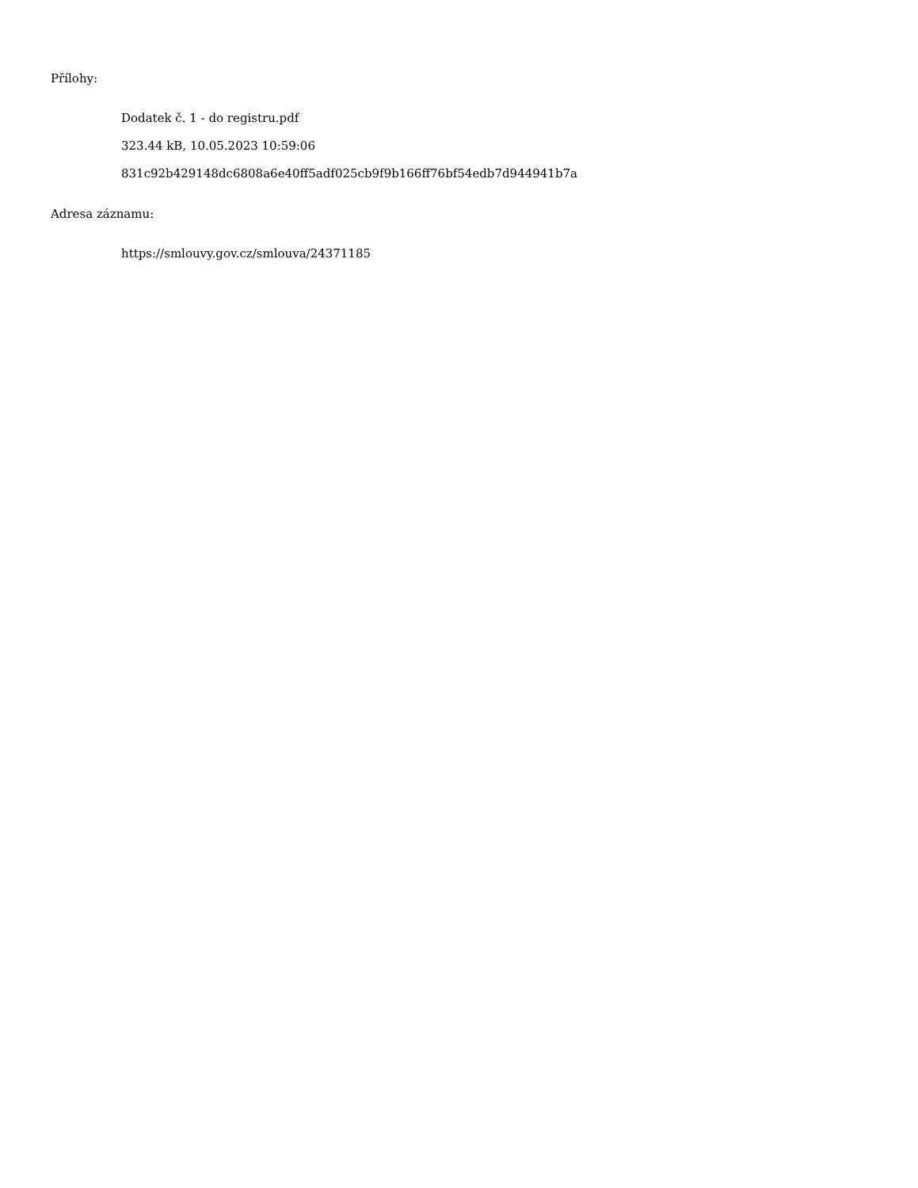Přílohy:
Dodatek č. 1 - do registru.pdf
323.44 kB, 10.05.2023 10:59:06
831c92b429148dc6808a6e40ff5adf025cb9f9b166ff76bf54edb7d944941b7a
Adresa záznamu:
https://smlouvy.gov.cz/smlouva/24371185